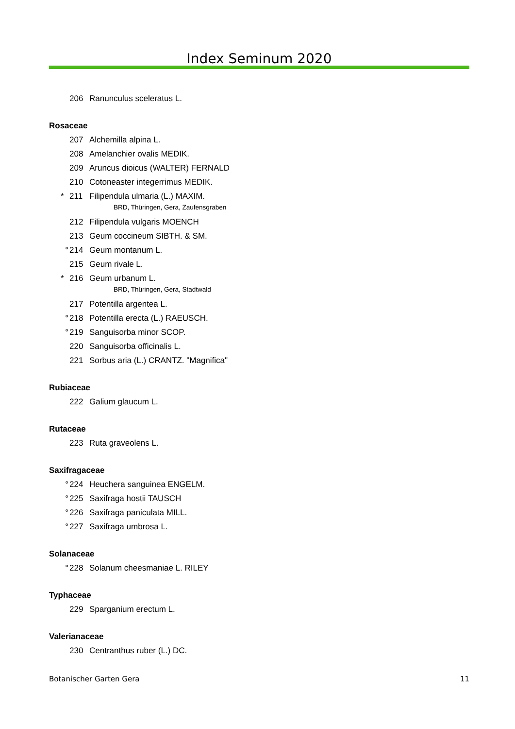Index Seminum 2020
206 Ranunculus sceleratus L.
Rosaceae
207 Alchemilla alpina L.
208 Amelanchier ovalis MEDIK.
209 Aruncus dioicus (WALTER) FERNALD
210 Cotoneaster integerrimus MEDIK.
* 211 Filipendula ulmaria (L.) MAXIM.
BRD, Thüringen, Gera, Zaufensgraben
212 Filipendula vulgaris MOENCH
213 Geum coccineum SIBTH. & SM.
° 214 Geum montanum L.
215 Geum rivale L.
* 216 Geum urbanum L.
BRD, Thüringen, Gera, Stadtwald
217 Potentilla argentea L.
° 218 Potentilla erecta (L.) RAEUSCH.
° 219 Sanguisorba minor SCOP.
220 Sanguisorba officinalis L.
221 Sorbus aria (L.) CRANTZ. "Magnifica"
Rubiaceae
222 Galium glaucum L.
Rutaceae
223 Ruta graveolens L.
Saxifragaceae
° 224 Heuchera sanguinea ENGELM.
° 225 Saxifraga hostii TAUSCH
° 226 Saxifraga paniculata MILL.
° 227 Saxifraga umbrosa L.
Solanaceae
° 228 Solanum cheesmaniae L. RILEY
Typhaceae
229 Sparganium erectum L.
Valerianaceae
230 Centranthus ruber (L.) DC.
Botanischer Garten Gera 11